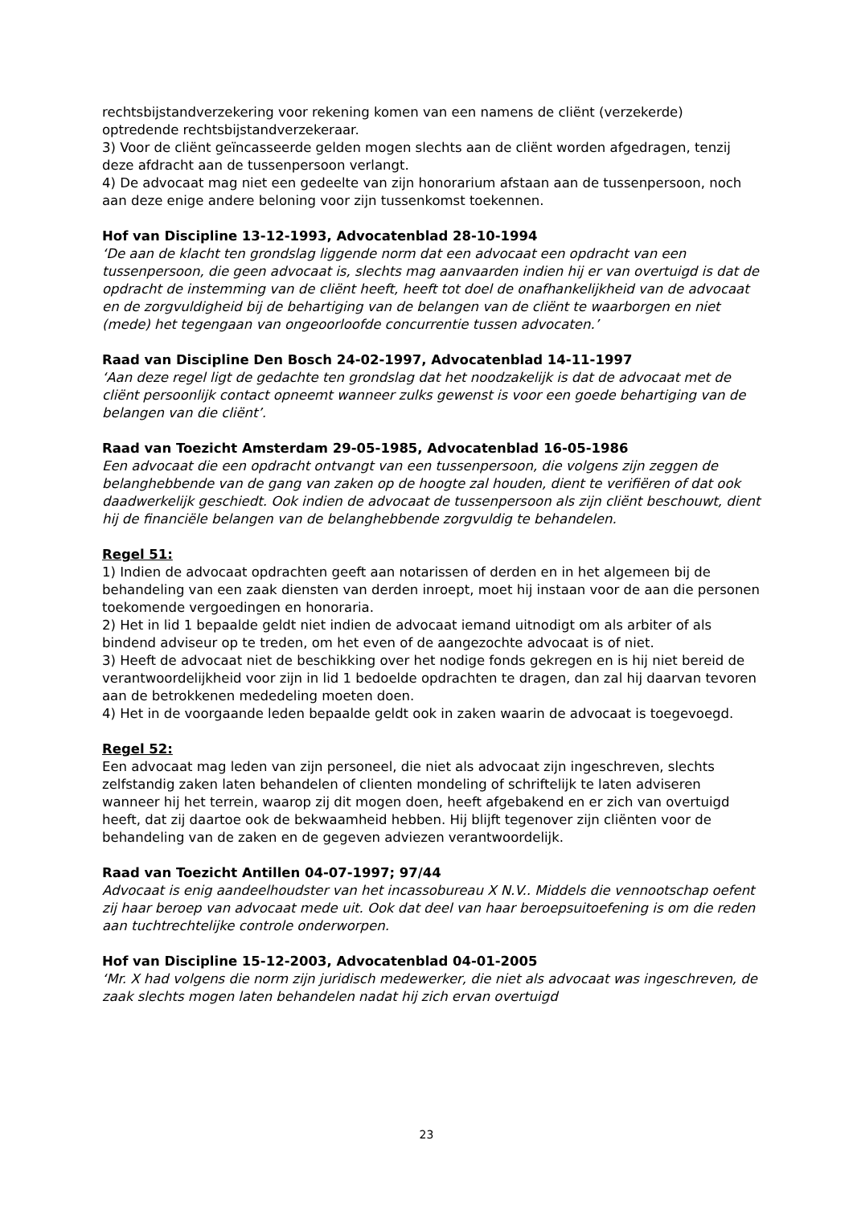rechtsbijstandverzekering voor rekening komen van een namens de cliënt (verzekerde) optredende rechtsbijstandverzekeraar.
3) Voor de cliënt geïncasseerde gelden mogen slechts aan de cliënt worden afgedragen, tenzij deze afdracht aan de tussenpersoon verlangt.
4) De advocaat mag niet een gedeelte van zijn honorarium afstaan aan de tussenpersoon, noch aan deze enige andere beloning voor zijn tussenkomst toekennen.
Hof van Discipline 13-12-1993, Advocatenblad 28-10-1994
‘De aan de klacht ten grondslag liggende norm dat een advocaat een opdracht van een tussenpersoon, die geen advocaat is, slechts mag aanvaarden indien hij er van overtuigd is dat de opdracht de instemming van de cliënt heeft, heeft tot doel de onafhankelijkheid van de advocaat en de zorgvuldigheid bij de behartiging van de belangen van de cliënt te waarborgen en niet (mede) het tegengaan van ongeoorloofde concurrentie tussen advocaten.’
Raad van Discipline Den Bosch 24-02-1997, Advocatenblad 14-11-1997
‘Aan deze regel ligt de gedachte ten grondslag dat het noodzakelijk is dat de advocaat met de cliënt persoonlijk contact opneemt wanneer zulks gewenst is voor een goede behartiging van de belangen van die cliënt’.
Raad van Toezicht Amsterdam 29-05-1985, Advocatenblad 16-05-1986
Een advocaat die een opdracht ontvangt van een tussenpersoon, die volgens zijn zeggen de belanghebbende van de gang van zaken op de hoogte zal houden, dient te verifiëren of dat ook daadwerkelijk geschiedt. Ook indien de advocaat de tussenpersoon als zijn cliënt beschouwt, dient hij de financiële belangen van de belanghebbende zorgvuldig te behandelen.
Regel 51:
1) Indien de advocaat opdrachten geeft aan notarissen of derden en in het algemeen bij de behandeling van een zaak diensten van derden inroept, moet hij instaan voor de aan die personen toekomende vergoedingen en honoraria.
2) Het in lid 1 bepaalde geldt niet indien de advocaat iemand uitnodigt om als arbiter of als bindend adviseur op te treden, om het even of de aangezochte advocaat is of niet.
3) Heeft de advocaat niet de beschikking over het nodige fonds gekregen en is hij niet bereid de verantwoordelijkheid voor zijn in lid 1 bedoelde opdrachten te dragen, dan zal hij daarvan tevoren aan de betrokkenen mededeling moeten doen.
4) Het in de voorgaande leden bepaalde geldt ook in zaken waarin de advocaat is toegevoegd.
Regel 52:
Een advocaat mag leden van zijn personeel, die niet als advocaat zijn ingeschreven, slechts zelfstandig zaken laten behandelen of clienten mondeling of schriftelijk te laten adviseren wanneer hij het terrein, waarop zij dit mogen doen, heeft afgebakend en er zich van overtuigd heeft, dat zij daartoe ook de bekwaamheid hebben. Hij blijft tegenover zijn cliënten voor de behandeling van de zaken en de gegeven adviezen verantwoordelijk.
Raad van Toezicht Antillen 04-07-1997; 97/44
Advocaat is enig aandeelhoudster van het incassobureau X N.V.. Middels die vennootschap oefent zij haar beroep van advocaat mede uit. Ook dat deel van haar beroepsuitoefening is om die reden aan tuchtrechtelijke controle onderworpen.
Hof van Discipline 15-12-2003, Advocatenblad 04-01-2005
‘Mr. X had volgens die norm zijn juridisch medewerker, die niet als advocaat was ingeschreven, de zaak slechts mogen laten behandelen nadat hij zich ervan overtuigd
23